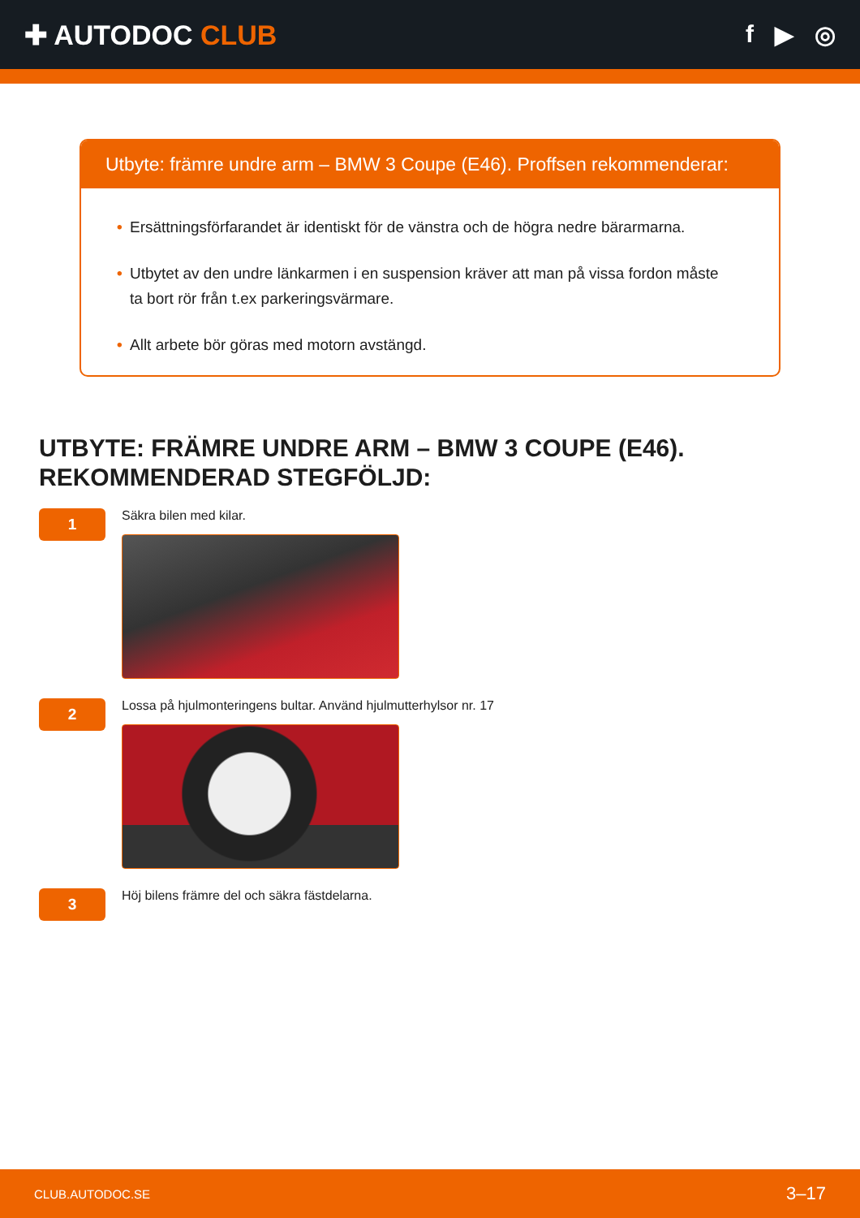✚ AUTODOC CLUB f ▶ ◎
Utbyte: främre undre arm – BMW 3 Coupe (E46). Proffsen rekommenderar:
• Ersättningsförfarandet är identiskt för de vänstra och de högra nedre bärarmarna.
• Utbytet av den undre länkarmen i en suspension kräver att man på vissa fordon måste ta bort rör från t.ex parkeringsvärmare.
• Allt arbete bör göras med motorn avstängd.
UTBYTE: FRÄMRE UNDRE ARM – BMW 3 COUPE (E46).
REKOMMENDERAD STEGFÖLJD:
1
Säkra bilen med kilar.
2
Lossa på hjulmonteringens bultar. Använd hjulmutterhylsor nr. 17
3
Höj bilens främre del och säkra fästdelarna.
CLUB.AUTODOC.SE 3–17